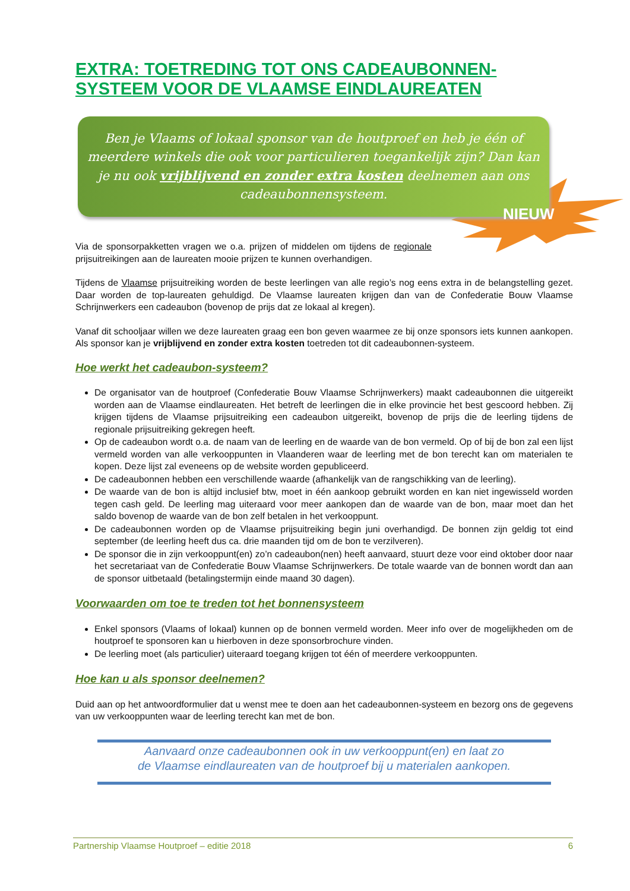EXTRA: TOETREDING TOT ONS CADEAUBONNEN-SYSTEEM VOOR DE VLAAMSE EINDLAUREATEN
Ben je Vlaams of lokaal sponsor van de houtproef en heb je één of meerdere winkels die ook voor particulieren toegankelijk zijn? Dan kan je nu ook vrijblijvend en zonder extra kosten deelnemen aan ons cadeaubonnensysteem.
NIEUW
Via de sponsorpakketten vragen we o.a. prijzen of middelen om tijdens de regionale prijsuitreikingen aan de laureaten mooie prijzen te kunnen overhandigen.
Tijdens de Vlaamse prijsuitreiking worden de beste leerlingen van alle regio’s nog eens extra in de belangstelling gezet. Daar worden de top-laureaten gehuldigd. De Vlaamse laureaten krijgen dan van de Confederatie Bouw Vlaamse Schrijnwerkers een cadeaubon (bovenop de prijs dat ze lokaal al kregen).
Vanaf dit schooljaar willen we deze laureaten graag een bon geven waarmee ze bij onze sponsors iets kunnen aankopen. Als sponsor kan je vrijblijvend en zonder extra kosten toetreden tot dit cadeaubonnen-systeem.
Hoe werkt het cadeaubon-systeem?
De organisator van de houtproef (Confederatie Bouw Vlaamse Schrijnwerkers) maakt cadeaubonnen die uitgereikt worden aan de Vlaamse eindlaureaten. Het betreft de leerlingen die in elke provincie het best gescoord hebben. Zij krijgen tijdens de Vlaamse prijsuitreiking een cadeaubon uitgereikt, bovenop de prijs die de leerling tijdens de regionale prijsuitreiking gekregen heeft.
Op de cadeaubon wordt o.a. de naam van de leerling en de waarde van de bon vermeld. Op of bij de bon zal een lijst vermeld worden van alle verkooppunten in Vlaanderen waar de leerling met de bon terecht kan om materialen te kopen. Deze lijst zal eveneens op de website worden gepubliceerd.
De cadeaubonnen hebben een verschillende waarde (afhankelijk van de rangschikking van de leerling).
De waarde van de bon is altijd inclusief btw, moet in één aankoop gebruikt worden en kan niet ingewisseld worden tegen cash geld. De leerling mag uiteraard voor meer aankopen dan de waarde van de bon, maar moet dan het saldo bovenop de waarde van de bon zelf betalen in het verkooppunt.
De cadeaubonnen worden op de Vlaamse prijsuitreiking begin juni overhandigd. De bonnen zijn geldig tot eind september (de leerling heeft dus ca. drie maanden tijd om de bon te verzilveren).
De sponsor die in zijn verkooppunt(en) zo’n cadeaubon(nen) heeft aanvaard, stuurt deze voor eind oktober door naar het secretariaat van de Confederatie Bouw Vlaamse Schrijnwerkers. De totale waarde van de bonnen wordt dan aan de sponsor uitbetaald (betalingstermijn einde maand 30 dagen).
Voorwaarden om toe te treden tot het bonnensysteem
Enkel sponsors (Vlaams of lokaal) kunnen op de bonnen vermeld worden. Meer info over de mogelijkheden om de houtproef te sponsoren kan u hierboven in deze sponsorbrochure vinden.
De leerling moet (als particulier) uiteraard toegang krijgen tot één of meerdere verkooppunten.
Hoe kan u als sponsor deelnemen?
Duid aan op het antwoordformulier dat u wenst mee te doen aan het cadeaubonnen-systeem en bezorg ons de gegevens van uw verkooppunten waar de leerling terecht kan met de bon.
Aanvaard onze cadeaubonnen ook in uw verkooppunt(en) en laat zo
de Vlaamse eindlaureaten van de houtproef bij u materialen aankopen.
Partnership Vlaamse Houtproef – editie 2018 6